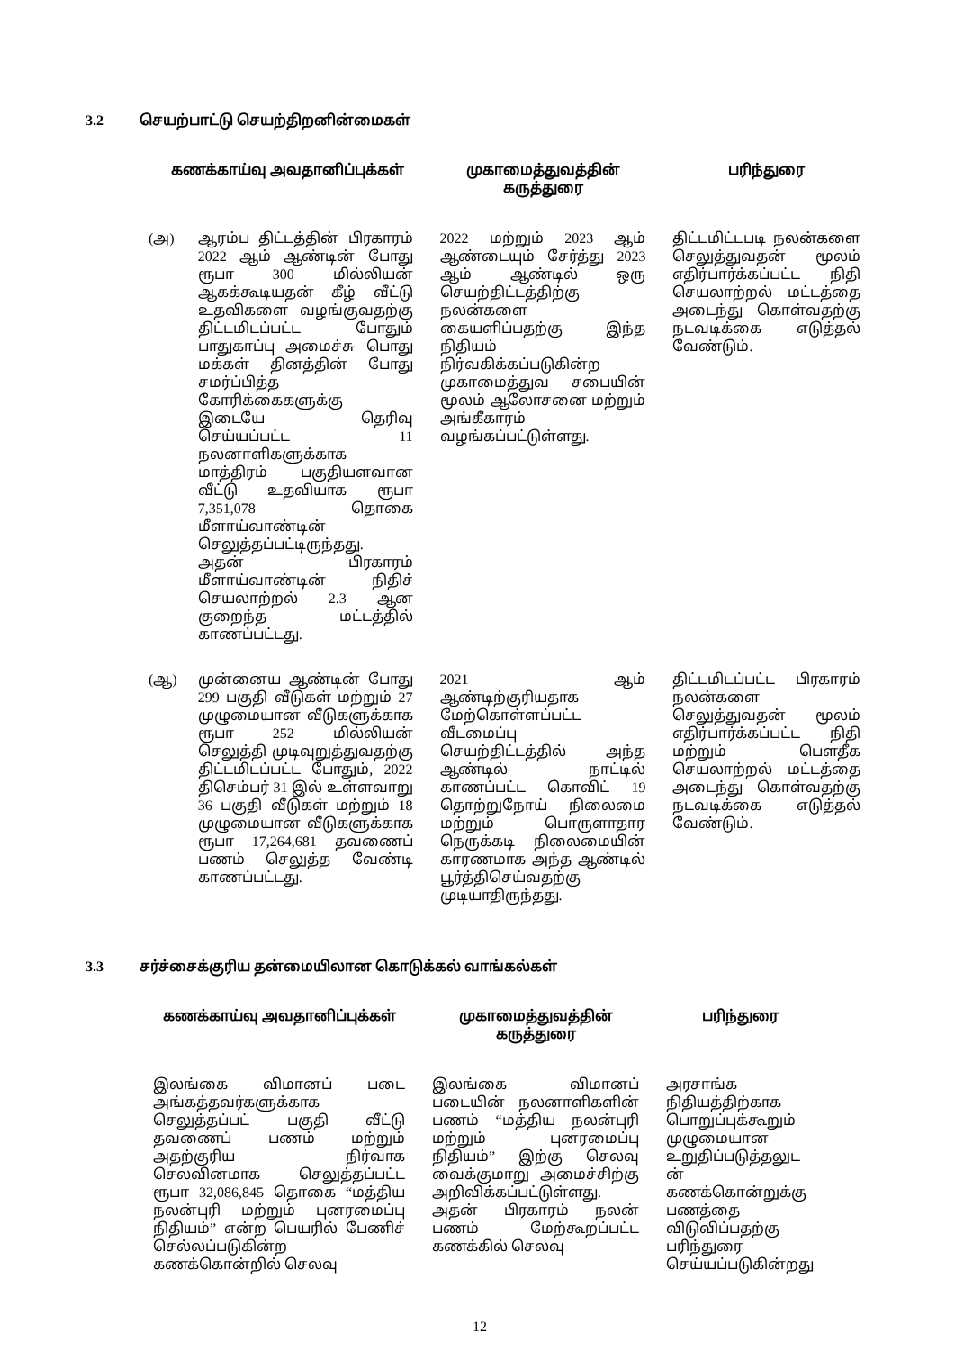3.2 செயற்பாட்டு செயற்திறனின்மைகள்
| கணக்காய்வு அவதானிப்புக்கள் | | முகாமைத்துவத்தின் கருத்துரை | பரிந்துரை |
| --- | --- | --- | --- |
| (அ) | ஆரம்ப திட்டத்தின் பிரகாரம் 2022 ஆம் ஆண்டின் போது ரூபா 300 மில்லியன் ஆகக்கூடியதன் கீழ் வீட்டு உதவிகளை வழங்குவதற்கு திட்டமிடப்பட்ட போதும் பாதுகாப்பு அமைச்சு பொது மக்கள் தினத்தின் போது சமர்ப்பித்த கோரிக்கைகளுக்கு இடையே தெரிவு செய்யப்பட்ட 11 நலனாளிகளுக்காக மாத்திரம் பகுதியளவான வீட்டு உதவியாக ரூபா 7,351,078 தொகை மீளாய்வாண்டின் செலுத்தப்பட்டிருந்தது. அதன் பிரகாரம் மீளாய்வாண்டின் நிதிச் செயலாற்றல் 2.3 ஆன குறைந்த மட்டத்தில் காணப்பட்டது. | 2022 மற்றும் 2023 ஆம் ஆண்டையும் சேர்த்து 2023 ஆம் ஆண்டில் ஒரு செயற்திட்டத்திற்கு நலன்களை கையளிப்பதற்கு இந்த நிதியம் நிர்வகிக்கப்படுகின்ற முகாமைத்துவ சபையின் மூலம் ஆலோசனை மற்றும் அங்கீகாரம் வழங்கப்பட்டுள்ளது. | திட்டமிட்டபடி நலன்களை செலுத்துவதன் மூலம் எதிர்பார்க்கப்பட்ட நிதி செயலாற்றல் மட்டத்தை அடைந்து கொள்வதற்கு நடவடிக்கை எடுத்தல் வேண்டும். |
| (ஆ) | முன்னைய ஆண்டின் போது 299 பகுதி வீடுகள் மற்றும் 27 முழுமையான வீடுகளுக்காக ரூபா 252 மில்லியன் செலுத்தி முடிவுறுத்துவதற்கு திட்டமிடப்பட்ட போதும், 2022 திசெம்பர் 31 இல் உள்ளவாறு 36 பகுதி வீடுகள் மற்றும் 18 முழுமையான வீடுகளுக்காக ரூபா 17,264,681 தவணைப் பணம் செலுத்த வேண்டி காணப்பட்டது. | 2021 ஆம் ஆண்டிற்குரியதாக மேற்கொள்ளப்பட்ட வீடமைப்பு செயற்திட்டத்தில் அந்த ஆண்டில் நாட்டில் காணப்பட்ட கொவிட் 19 தொற்றுநோய் நிலைமை மற்றும் பொருளாதார நெருக்கடி நிலைமையின் காரணமாக அந்த ஆண்டில் பூர்த்திசெய்வதற்கு முடியாதிருந்தது. | திட்டமிடப்பட்ட பிரகாரம் நலன்களை செலுத்துவதன் மூலம் எதிர்பார்க்கப்பட்ட நிதி மற்றும் பௌதீக செயலாற்றல் மட்டத்தை அடைந்து கொள்வதற்கு நடவடிக்கை எடுத்தல் வேண்டும். |
3.3 சர்ச்சைக்குரிய தன்மையிலான கொடுக்கல் வாங்கல்கள்
| கணக்காய்வு அவதானிப்புக்கள் | முகாமைத்துவத்தின் கருத்துரை | பரிந்துரை |
| --- | --- | --- |
| இலங்கை விமானப் படை அங்கத்தவர்களுக்காக செலுத்தப்பட் பகுதி வீட்டு தவணைப் பணம் மற்றும் அதற்குரிய நிர்வாக செலவினமாக செலுத்தப்பட்ட ரூபா 32,086,845 தொகை “மத்திய நலன்புரி மற்றும் புனரமைப்பு நிதியம்” என்ற பெயரில் பேணிச் செல்லப்படுகின்ற கணக்கொன்றில் செலவு | இலங்கை விமானப் படையின் நலனாளிகளின் பணம் “மத்திய நலன்புரி மற்றும் புனரமைப்பு நிதியம்” இற்கு செலவு வைக்குமாறு அமைச்சிற்கு அறிவிக்கப்பட்டுள்ளது. அதன் பிரகாரம் நலன் பணம் மேற்கூறப்பட்ட கணக்கில் செலவு | அரசாங்க நிதியத்திற்காக பொறுப்புக்கூறும் முழுமையான உறுதிப்படுத்தலுட ன் கணக்கொன்றுக்கு பணத்தை விடுவிப்பதற்கு பரிந்துரை செய்யப்படுகின்றது |
12